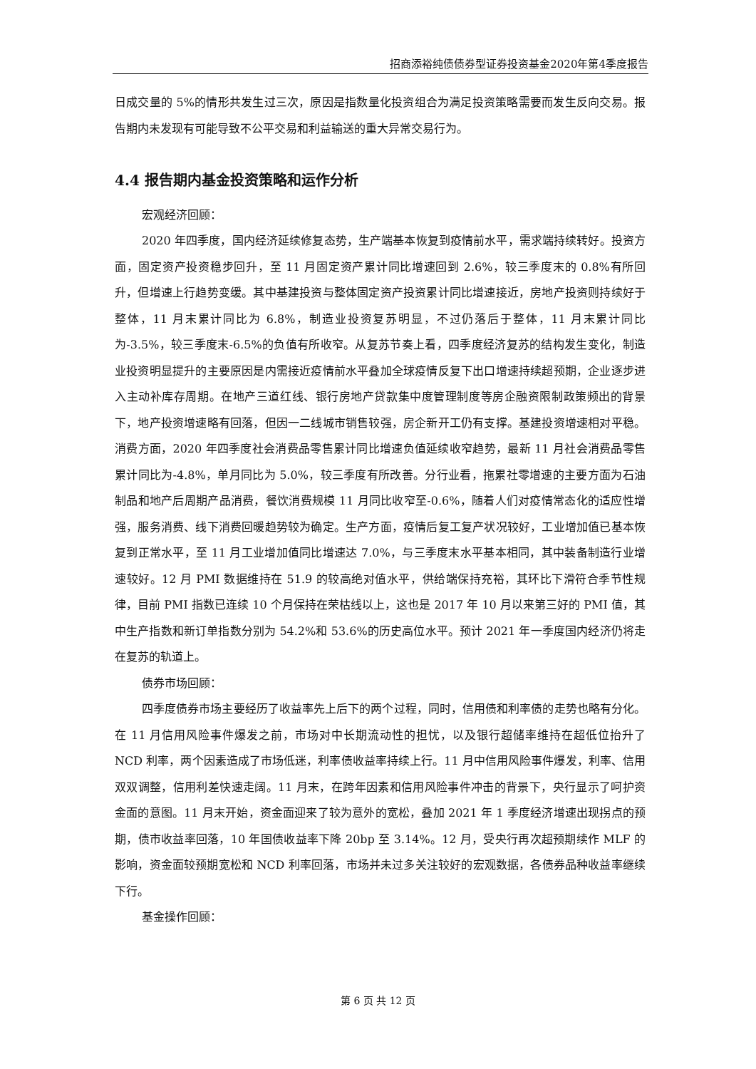招商添裕纯债债券型证券投资基金2020年第4季度报告
日成交量的 5%的情形共发生过三次，原因是指数量化投资组合为满足投资策略需要而发生反向交易。报告期内未发现有可能导致不公平交易和利益输送的重大异常交易行为。
4.4 报告期内基金投资策略和运作分析
宏观经济回顾：
2020 年四季度，国内经济延续修复态势，生产端基本恢复到疫情前水平，需求端持续转好。投资方面，固定资产投资稳步回升，至 11 月固定资产累计同比增速回到 2.6%，较三季度末的 0.8%有所回升，但增速上行趋势变缓。其中基建投资与整体固定资产投资累计同比增速接近，房地产投资则持续好于整体，11 月末累计同比为 6.8%，制造业投资复苏明显，不过仍落后于整体，11 月末累计同比为-3.5%，较三季度末-6.5%的负值有所收窄。从复苏节奏上看，四季度经济复苏的结构发生变化，制造业投资明显提升的主要原因是内需接近疫情前水平叠加全球疫情反复下出口增速持续超预期，企业逐步进入主动补库存周期。在地产三道红线、银行房地产贷款集中度管理制度等房企融资限制政策频出的背景下，地产投资增速略有回落，但因一二线城市销售较强，房企新开工仍有支撑。基建投资增速相对平稳。消费方面，2020 年四季度社会消费品零售累计同比增速负值延续收窄趋势，最新 11 月社会消费品零售累计同比为-4.8%，单月同比为 5.0%，较三季度有所改善。分行业看，拖累社零增速的主要方面为石油制品和地产后周期产品消费，餐饮消费规模 11 月同比收窄至-0.6%，随着人们对疫情常态化的适应性增强，服务消费、线下消费回暖趋势较为确定。生产方面，疫情后复工复产状况较好，工业增加值已基本恢复到正常水平，至 11 月工业增加值同比增速达 7.0%，与三季度末水平基本相同，其中装备制造行业增速较好。12 月 PMI 数据维持在 51.9 的较高绝对值水平，供给端保持充裕，其环比下滑符合季节性规律，目前 PMI 指数已连续 10 个月保持在荣枯线以上，这也是 2017 年 10 月以来第三好的 PMI 值，其中生产指数和新订单指数分别为 54.2%和 53.6%的历史高位水平。预计 2021 年一季度国内经济仍将走在复苏的轨道上。
债券市场回顾：
四季度债券市场主要经历了收益率先上后下的两个过程，同时，信用债和利率债的走势也略有分化。在 11 月信用风险事件爆发之前，市场对中长期流动性的担忧，以及银行超储率维持在超低位抬升了 NCD 利率，两个因素造成了市场低迷，利率债收益率持续上行。11 月中信用风险事件爆发，利率、信用双双调整，信用利差快速走阔。11 月末，在跨年因素和信用风险事件冲击的背景下，央行显示了呵护资金面的意图。11 月末开始，资金面迎来了较为意外的宽松，叠加 2021 年 1 季度经济增速出现拐点的预期，债市收益率回落，10 年国债收益率下降 20bp 至 3.14%。12 月，受央行再次超预期续作 MLF 的影响，资金面较预期宽松和 NCD 利率回落，市场并未过多关注较好的宏观数据，各债券品种收益率继续下行。
基金操作回顾：
第 6 页 共 12 页